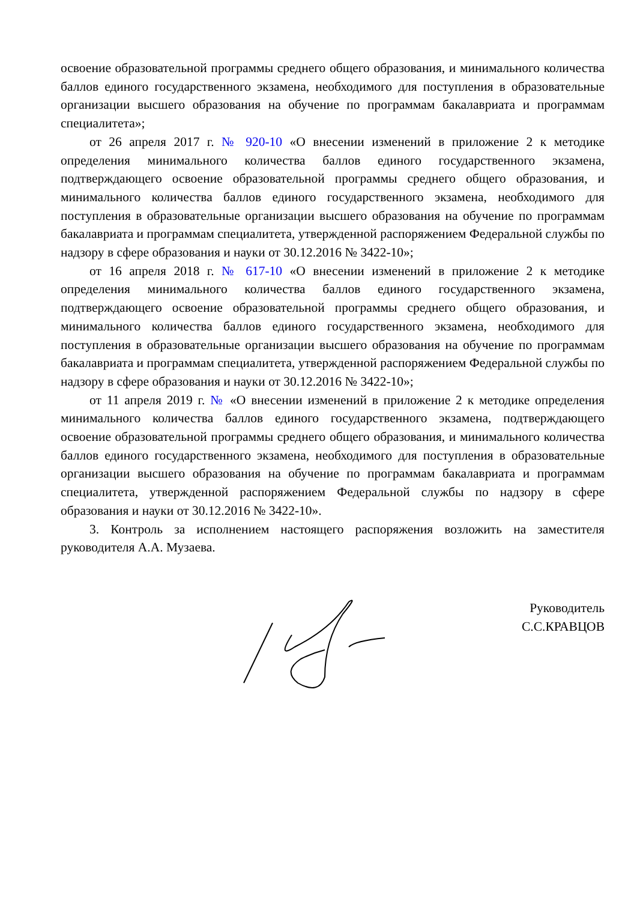освоение образовательной программы среднего общего образования, и минимального количества баллов единого государственного экзамена, необходимого для поступления в образовательные организации высшего образования на обучение по программам бакалавриата и программам специалитета»;
от 26 апреля 2017 г. № 920-10 «О внесении изменений в приложение 2 к методике определения минимального количества баллов единого государственного экзамена, подтверждающего освоение образовательной программы среднего общего образования, и минимального количества баллов единого государственного экзамена, необходимого для поступления в образовательные организации высшего образования на обучение по программам бакалавриата и программам специалитета, утвержденной распоряжением Федеральной службы по надзору в сфере образования и науки от 30.12.2016 № 3422-10»;
от 16 апреля 2018 г. № 617-10 «О внесении изменений в приложение 2 к методике определения минимального количества баллов единого государственного экзамена, подтверждающего освоение образовательной программы среднего общего образования, и минимального количества баллов единого государственного экзамена, необходимого для поступления в образовательные организации высшего образования на обучение по программам бакалавриата и программам специалитета, утвержденной распоряжением Федеральной службы по надзору в сфере образования и науки от 30.12.2016 № 3422-10»;
от 11 апреля 2019 г. № «О внесении изменений в приложение 2 к методике определения минимального количества баллов единого государственного экзамена, подтверждающего освоение образовательной программы среднего общего образования, и минимального количества баллов единого государственного экзамена, необходимого для поступления в образовательные организации высшего образования на обучение по программам бакалавриата и программам специалитета, утвержденной распоряжением Федеральной службы по надзору в сфере образования и науки от 30.12.2016 № 3422-10».
3. Контроль за исполнением настоящего распоряжения возложить на заместителя руководителя А.А. Музаева.
Руководитель
С.С.КРАВЦОВ